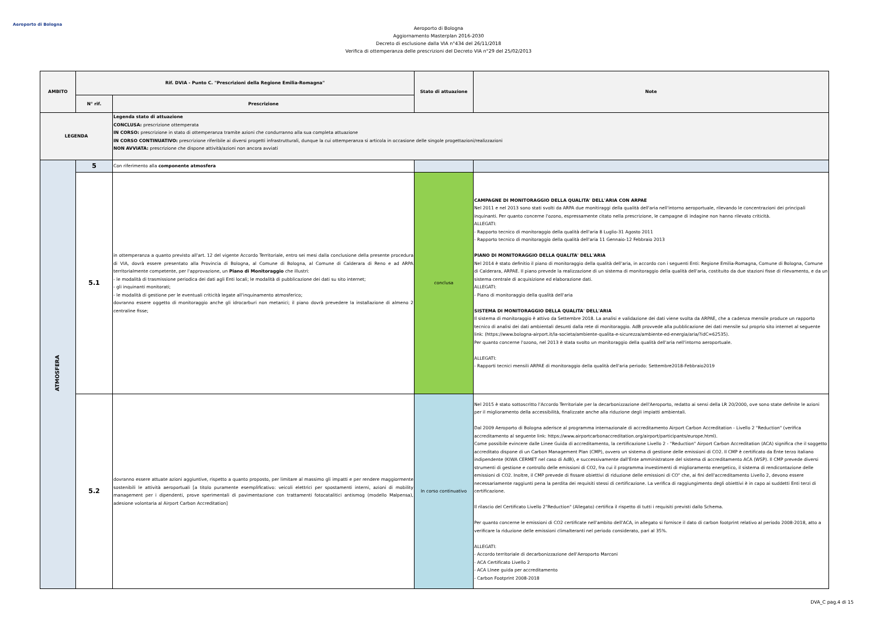Aeroporto di Bologna
Aeroporto di Bologna
Aggiornamento Masterplan 2016-2030
Decreto di esclusione dalla VIA n°434 del 26/11/2018
Verifica di ottemperanza delle prescrizioni del Decreto VIA n°29 del 25/02/2013
| AMBITO | Rif. DVIA - Punto C. "Prescrizioni della Regione Emilia-Romagna" | | Stato di attuazione | Note |
| --- | --- | --- | --- | --- |
| | N° rif. | Prescrizione | | |
| LEGENDA | | Legenda stato di attuazione CONCLUSA: prescrizione ottemperata IN CORSO: prescrizione in stato di ottemperanza tramite azioni che condurranno alla sua completa attuazione IN CORSO CONTINUATIVO: prescrizione riferibile ai diversi progetti infrastrutturali, dunque la cui ottemperanza si articola in occasione delle singole progettazioni/realizzazioni NON AVVIATA: prescrizione che dispone attività/azioni non ancora avviati | | |
| ATMOSFERA | 5 | Con riferimento alla componente atmosfera | | |
| | 5.1 | in ottemperanza a quanto previsto all'art. 12 del vigente Accordo Territoriale, entro sei mesi dalla conclusione della presente procedura di VIA, dovrà essere presentato alla Provincia di Bologna, al Comune di Bologna, al Comune di Calderara di Reno e ad ARPA territorialmente competente, per l'approvazione, un Piano di Monitoraggio che illustri: - le modalità di trasmissione periodica dei dati agli Enti locali; le modalità di pubblicazione dei dati su sito internet; - gli inquinanti monitorati; - le modalità di gestione per le eventuali criticità legate all'inquinamento atmosferico; dovranno essere oggetto di monitoraggio anche gli idrocarburi non metanici; il piano dovrà prevedere la installazione di almeno 2 centraline fisse; | conclusa | CAMPAGNE DI MONITORAGGIO DELLA QUALITA' DELL'ARIA CON ARPAE Nel 2011 e nel 2013 sono stati svolti da ARPA due monitiraggi della qualità dell'aria nell'intorno aeroportuale, rilevando le concentrazioni dei principali inquinanti. Per quanto concerne l'ozono, espressamente citato nella prescrizione, le campagne di indagine non hanno rilevato criticità. ALLEGATI: - Rapporto tecnico di monitoraggio della qualità dell'aria 8 Luglio-31 Agosto 2011 - Rapporto tecnico di monitoraggio della qualità dell'aria 11 Gennaio-12 Febbraio 2013 PIANO DI MONITORAGGIO DELLA QUALITA' DELL'ARIA Nel 2014 è stato definitio il piano di monitoraggio della qualità dell'aria, in accordo con i seguenti Enti: Regione Emilia-Romagna, Comune di Bologna, Comune di Calderara, ARPAE. Il piano prevede la realizzazione di un sistema di monitoraggio della qualità dell'aria, costituito da due stazioni fisse di rilevamento, e da un sistema centrale di acquisizione ed elaborazione dati. ALLEGATI: - Piano di monitoraggio della qualità dell'aria SISTEMA DI MONITORAGGIO DELLA QUALITA' DELL'ARIA Il sistema di monitoraggio è attivo da Settembre 2018. La analisi e validazione dei dati viene svolta da ARPAE, che a cadenza mensile produce un rapporto tecnico di analisi dei dati ambientali desunti dalla rete di monitoraggio. AdB provvede alla pubblicazione dei dati mensile sul proprio sito internet al seguente link: (https://www.bologna-airport.it/la-societa/ambiente-qualita-e-sicurezza/ambiente-ed-energia/aria/?idC=62535). Per quanto concerne l'ozono, nel 2013 è stata svolto un monitoraggio della qualità dell'aria nell'intorno aeroportuale. ALLEGATI: - Rapporti tecnici mensili ARPAE di monitoraggio della qualità dell'aria periodo: Settembre2018-Febbraio2019 |
| | 5.2 | dovranno essere attuate azioni aggiuntive, rispetto a quanto proposto, per limitare al massimo gli impatti e per rendere maggiormente sostenibili le attività aeroportuali [a titolo puramente esemplificativo: veicoli elettrici per spostamenti interni, azioni di mobility management per i dipendenti, prove sperimentali di pavimentazione con trattamenti fotocatalitici antismog (modello Malpensa), adesione volontaria al Airport Carbon Accreditation] | In corso continuativo | Nel 2015 è stato sottoscritto l'Accordo Territoriale per la decarbonizzazione dell'Aeroporto, redatto ai sensi della LR 20/2000, ove sono state definite le azioni per il miglioramento della accessibilità, finalizzate anche alla riduzione degli impiatti ambientali. Dal 2009 Aeroporto di Bologna aderisce al programma internazionale di accreditamento Airport Carbon Accreditation - Livello 2 "Reduction" (verifica accreditamento al seguente link: https://www.airportcarbonaccreditation.org/airport/participants/europe.html). Come possibile evincere dalle Linee Guida di accreditamento, la certificazione Livello 2 - "Reduction" Airport Carbon Accreditation (ACA) significa che il soggetto accreditato dispone di un Carbon Management Plan (CMP), ovvero un sistema di gestione delle emissioni di CO2. Il CMP è certificato da Ente terzo italiano indipendente (KIWA CERMET nel caso di AdB), e successivamente dall'Ente amministratore del sistema di accreditamento ACA (WSP). Il CMP prevede diversi strumenti di gestione e controllo delle emissioni di CO2, fra cui il programma investimenti di miglioramento energetico, il sistema di rendicontazione delle emissioni di CO2. Inoltre, il CMP prevede di fissare obiettivi di riduzione delle emissioni di CO" che, ai fini dell'accreditamento Livello 2, devono essere necessariamente raggiunti pena la perdita dei requisiti stessi di certificazione. La verifica di raggiungimento degli obiettivi è in capo ai suddetti Enti terzi di certificazione. Il rilascio del Certificato Livello 2"Reduction" (Allegato) certifica il rispetto di tutti i requisiti previsti dallo Schema. Per quanto concerne le emissioni di CO2 certificate nell'ambito dell'ACA, in allegato si fornisce il dato di carbon footprint relativo al periodo 2008-2018, atto a verificare la riduzione delle emissioni climalteranti nel periodo considerato, pari al 35%. ALLEGATI: - Accordo territoriale di decarbonizzazione dell'Aeroporto Marconi - ACA Certificato Livello 2 - ACA LInee guida per accreditamento - Carbon Footprint 2008-2018 |
DVA_C pag.4 di 15